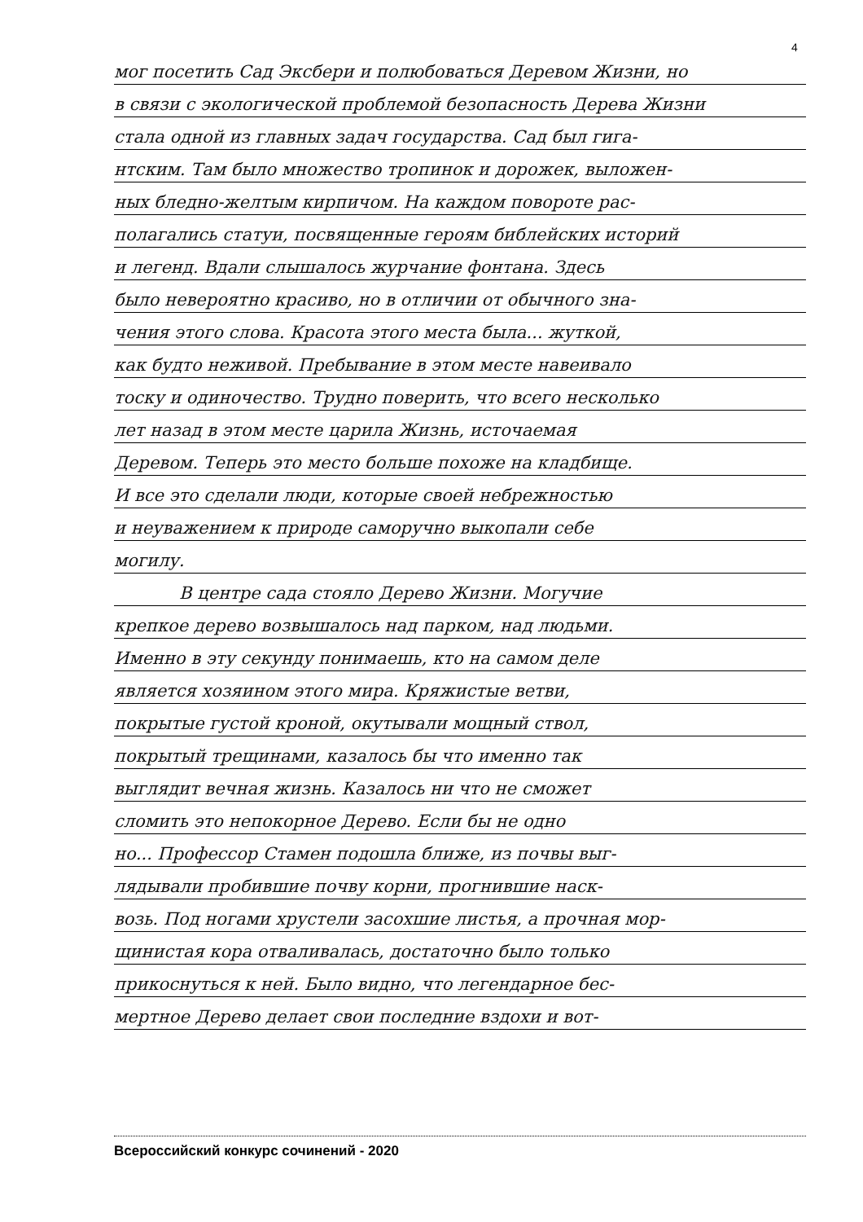4
мог посетить Сад Эксбери и полюбоваться Деревом Жизни, но
в связи с экологической проблемой безопасность Дерева Жизни
стала одной из главных задач государства. Сад был гига-
нтским. Там было множество тропинок и дорожек, выложен-
ных бледно-желтым кирпичом. На каждом повороте рас-
полагались статуи, посвященные героям библейских историй
и легенд. Вдали слышалось журчание фонтана. Здесь
было невероятно красиво, но в отличии от обычного зна-
чения этого слова. Красота этого места была... жуткой,
как будто неживой. Пребывание в этом месте навеивало
тоску и одиночество. Трудно поверить, что всего несколько
лет назад в этом месте царила Жизнь, источаемая
Деревом. Теперь это место больше похоже на кладбище.
И все это сделали люди, которые своей небрежностью
и неуважением к природе самоpучно выкопали себе
могилу.
В центре сада стояло Дерево Жизни. Могучие
крепкое дерево возвышалось над парком, над людьми.
Именно в эту секунду понимаешь, кто на самом деле
является хозяином этого мира. Кряжистые ветви,
покрытые густой кроной, окутывали мощный ствол,
покрытый трещинами, казалось бы что именно так
выглядит вечная жизнь. Казалось ни что не сможет
сломить это непокорное Дерево. Если бы не одно
но... Профессор Стамен подошла ближе, из почвы выг-
лядывали пробившие почву корни, прогнившие наск-
возь. Под ногами хрустели засохшие листья, а прочная мор-
щинистая кора отваливалась, достаточно было только
прикоснуться к ней. Было видно, что легендарное бес-
мертное Дерево делает свои последние вздохи и вот-
Всероссийский конкурс сочинений - 2020